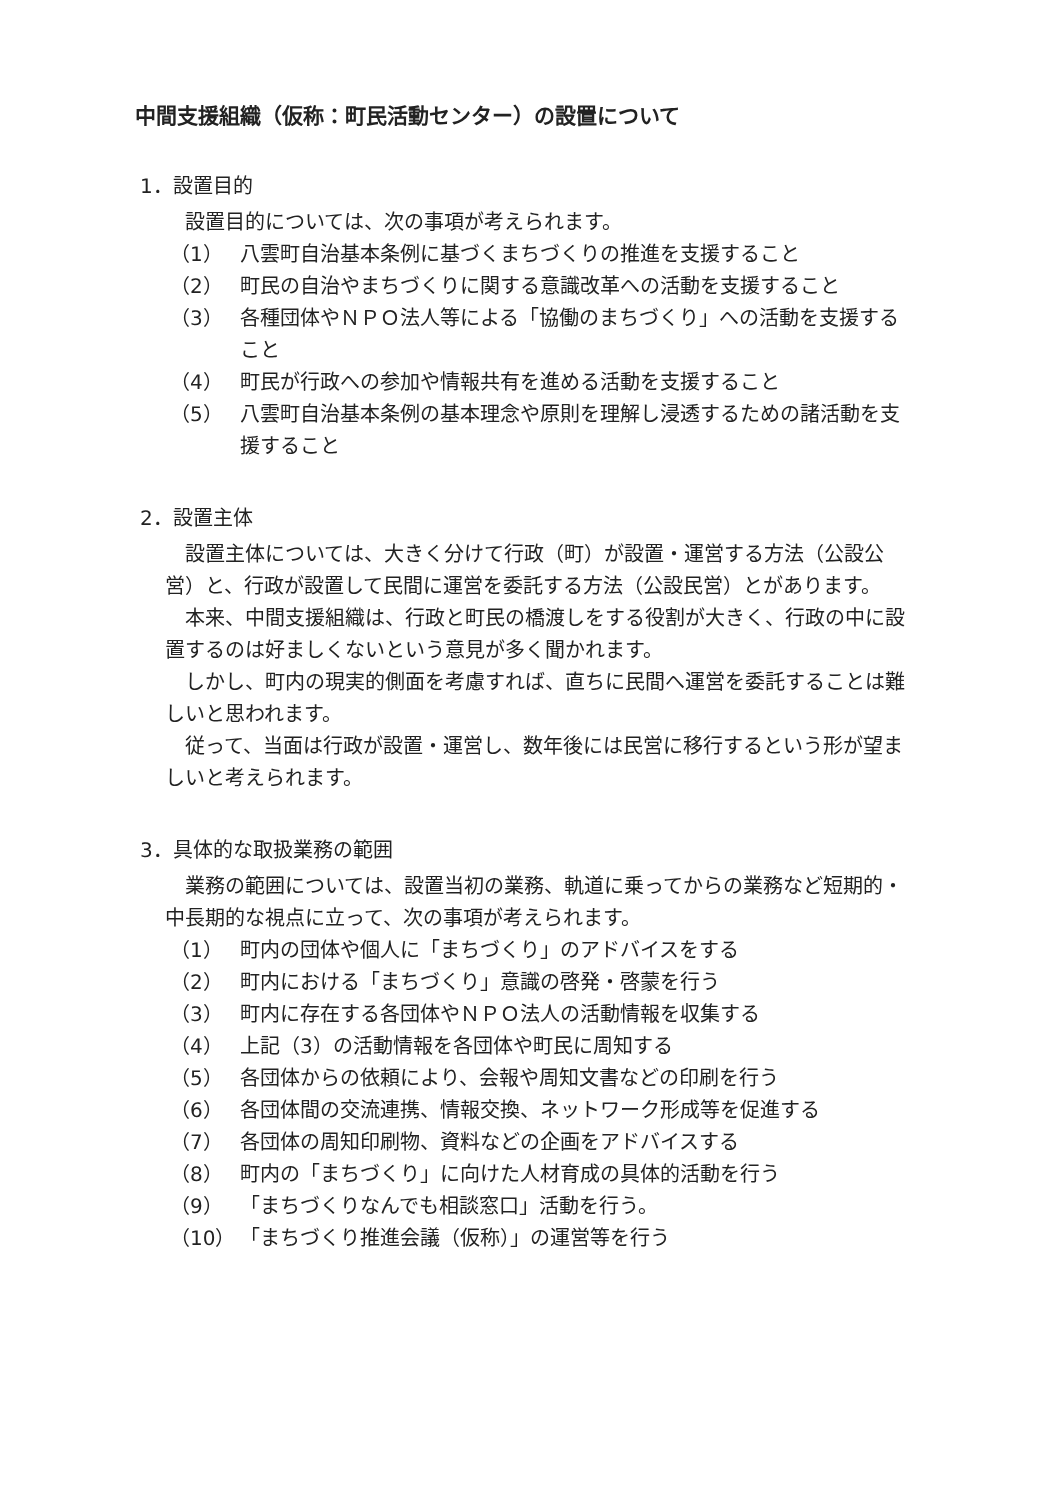中間支援組織（仮称：町民活動センター）の設置について
1．設置目的
設置目的については、次の事項が考えられます。
（1） 八雲町自治基本条例に基づくまちづくりの推進を支援すること
（2） 町民の自治やまちづくりに関する意識改革への活動を支援すること
（3） 各種団体やＮＰＯ法人等による「協働のまちづくり」への活動を支援すること
（4） 町民が行政への参加や情報共有を進める活動を支援すること
（5） 八雲町自治基本条例の基本理念や原則を理解し浸透するための諸活動を支援すること
2．設置主体
設置主体については、大きく分けて行政（町）が設置・運営する方法（公設公営）と、行政が設置して民間に運営を委託する方法（公設民営）とがあります。
本来、中間支援組織は、行政と町民の橋渡しをする役割が大きく、行政の中に設置するのは好ましくないという意見が多く聞かれます。
しかし、町内の現実的側面を考慮すれば、直ちに民間へ運営を委託することは難しいと思われます。
従って、当面は行政が設置・運営し、数年後には民営に移行するという形が望ましいと考えられます。
3．具体的な取扱業務の範囲
業務の範囲については、設置当初の業務、軌道に乗ってからの業務など短期的・中長期的な視点に立って、次の事項が考えられます。
（1） 町内の団体や個人に「まちづくり」のアドバイスをする
（2） 町内における「まちづくり」意識の啓発・啓蒙を行う
（3） 町内に存在する各団体やＮＰＯ法人の活動情報を収集する
（4） 上記（3）の活動情報を各団体や町民に周知する
（5） 各団体からの依頼により、会報や周知文書などの印刷を行う
（6） 各団体間の交流連携、情報交換、ネットワーク形成等を促進する
（7） 各団体の周知印刷物、資料などの企画をアドバイスする
（8） 町内の「まちづくり」に向けた人材育成の具体的活動を行う
（9） 「まちづくりなんでも相談窓口」活動を行う。
（10） 「まちづくり推進会議（仮称）」の運営等を行う